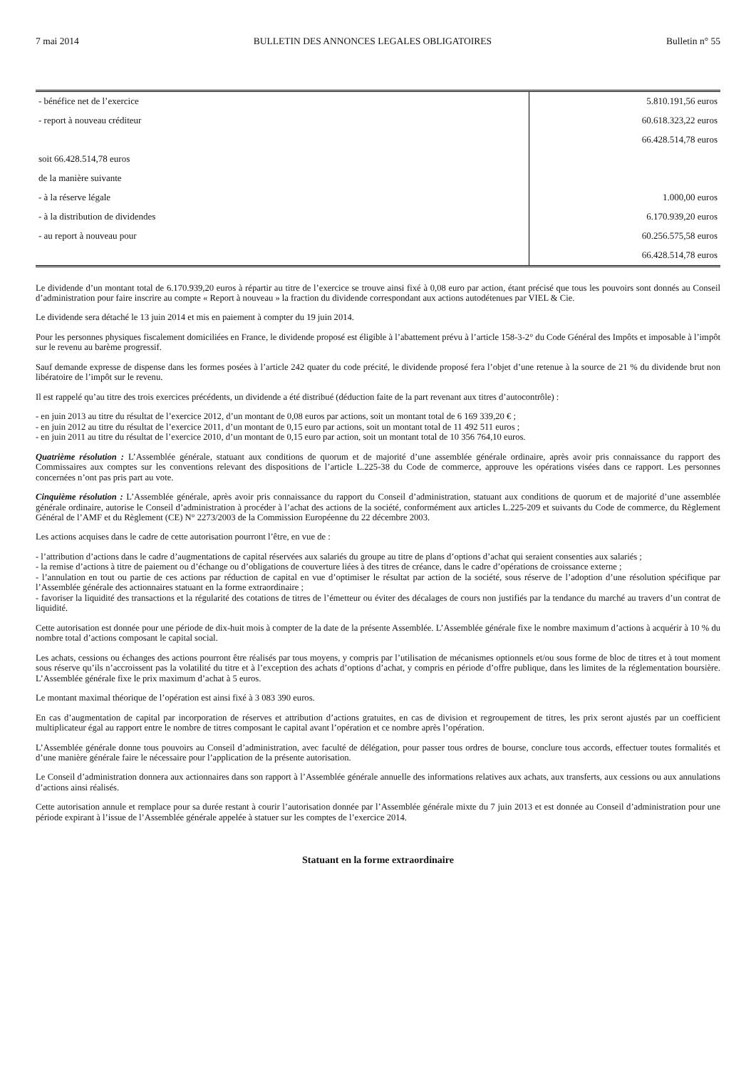7 mai 2014 BULLETIN DES ANNONCES LEGALES OBLIGATOIRES Bulletin n° 55
| - bénéfice net de l’exercice | 5.810.191,56 euros |
| - report à nouveau créditeur | 60.618.323,22 euros |
| | 66.428.514,78 euros |
| soit 66.428.514,78 euros | |
| de la manière suivante | |
| - à la réserve légale | 1.000,00 euros |
| - à la distribution de dividendes | 6.170.939,20 euros |
| - au report à nouveau pour | 60.256.575,58 euros |
| | 66.428.514,78 euros |
Le dividende d’un montant total de 6.170.939,20 euros à répartir au titre de l’exercice se trouve ainsi fixé à 0,08 euro par action, étant précisé que tous les pouvoirs sont donnés au Conseil d’administration pour faire inscrire au compte « Report à nouveau » la fraction du dividende correspondant aux actions autodétenues par VIEL & Cie.
Le dividende sera détaché le 13 juin 2014 et mis en paiement à compter du 19 juin 2014.
Pour les personnes physiques fiscalement domiciliées en France, le dividende proposé est éligible à l’abattement prévu à l’article 158-3-2° du Code Général des Impôts et imposable à l’impôt sur le revenu au barème progressif.
Sauf demande expresse de dispense dans les formes posées à l’article 242 quater du code précité, le dividende proposé fera l’objet d’une retenue à la source de 21 % du dividende brut non libératoire de l’impôt sur le revenu.
Il est rappelé qu’au titre des trois exercices précédents, un dividende a été distribué (déduction faite de la part revenant aux titres d’autocontrôle) :
- en juin 2013 au titre du résultat de l’exercice 2012, d’un montant de 0,08 euros par actions, soit un montant total de 6 169 339,20 € ;
- en juin 2012 au titre du résultat de l’exercice 2011, d’un montant de 0,15 euro par actions, soit un montant total de 11 492 511 euros ;
- en juin 2011 au titre du résultat de l’exercice 2010, d’un montant de 0,15 euro par action, soit un montant total de 10 356 764,10 euros.
Quatrième résolution : L’Assemblée générale, statuant aux conditions de quorum et de majorité d’une assemblée générale ordinaire, après avoir pris connaissance du rapport des Commissaires aux comptes sur les conventions relevant des dispositions de l’article L.225-38 du Code de commerce, approuve les opérations visées dans ce rapport. Les personnes concernées n’ont pas pris part au vote.
Cinquième résolution : L’Assemblée générale, après avoir pris connaissance du rapport du Conseil d’administration, statuant aux conditions de quorum et de majorité d’une assemblée générale ordinaire, autorise le Conseil d’administration à procéder à l’achat des actions de la société, conformément aux articles L.225-209 et suivants du Code de commerce, du Règlement Général de l’AMF et du Règlement (CE) N° 2273/2003 de la Commission Européenne du 22 décembre 2003.
Les actions acquises dans le cadre de cette autorisation pourront l’être, en vue de :
- l’attribution d’actions dans le cadre d’augmentations de capital réservées aux salariés du groupe au titre de plans d’options d’achat qui seraient consenties aux salariés ;
- la remise d’actions à titre de paiement ou d’échange ou d’obligations de couverture liées à des titres de créance, dans le cadre d’opérations de croissance externe ;
- l’annulation en tout ou partie de ces actions par réduction de capital en vue d’optimiser le résultat par action de la société, sous réserve de l’adoption d’une résolution spécifique par l’Assemblée générale des actionnaires statuant en la forme extraordinaire ;
- favoriser la liquidité des transactions et la régularité des cotations de titres de l’émetteur ou éviter des décalages de cours non justifiés par la tendance du marché au travers d’un contrat de liquidité.
Cette autorisation est donnée pour une période de dix-huit mois à compter de la date de la présente Assemblée. L’Assemblée générale fixe le nombre maximum d’actions à acquérir à 10 % du nombre total d’actions composant le capital social.
Les achats, cessions ou échanges des actions pourront être réalisés par tous moyens, y compris par l’utilisation de mécanismes optionnels et/ou sous forme de bloc de titres et à tout moment sous réserve qu’ils n’accroissent pas la volatilité du titre et à l’exception des achats d’options d’achat, y compris en période d’offre publique, dans les limites de la réglementation boursière. L’Assemblée générale fixe le prix maximum d’achat à 5 euros.
Le montant maximal théorique de l’opération est ainsi fixé à 3 083 390 euros.
En cas d’augmentation de capital par incorporation de réserves et attribution d’actions gratuites, en cas de division et regroupement de titres, les prix seront ajustés par un coefficient multiplicateur égal au rapport entre le nombre de titres composant le capital avant l’opération et ce nombre après l’opération.
L’Assemblée générale donne tous pouvoirs au Conseil d’administration, avec faculté de délégation, pour passer tous ordres de bourse, conclure tous accords, effectuer toutes formalités et d’une manière générale faire le nécessaire pour l’application de la présente autorisation.
Le Conseil d’administration donnera aux actionnaires dans son rapport à l’Assemblée générale annuelle des informations relatives aux achats, aux transferts, aux cessions ou aux annulations d’actions ainsi réalisés.
Cette autorisation annule et remplace pour sa durée restant à courir l’autorisation donnée par l’Assemblée générale mixte du 7 juin 2013 et est donnée au Conseil d’administration pour une période expirant à l’issue de l’Assemblée générale appelée à statuer sur les comptes de l’exercice 2014.
Statuant en la forme extraordinaire